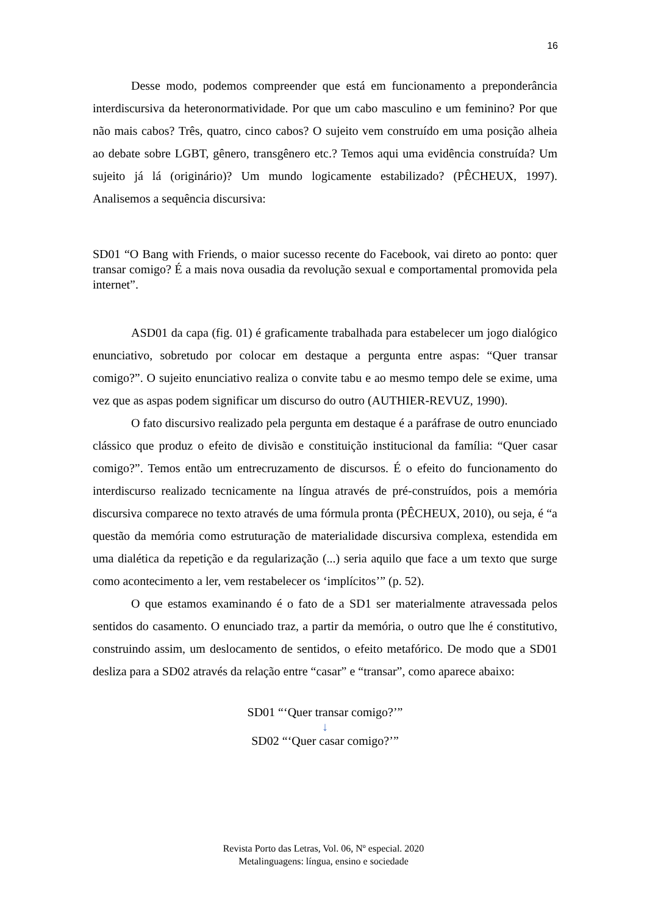16
Desse modo, podemos compreender que está em funcionamento a preponderância interdiscursiva da heteronormatividade. Por que um cabo masculino e um feminino? Por que não mais cabos? Três, quatro, cinco cabos? O sujeito vem construído em uma posição alheia ao debate sobre LGBT, gênero, transgênero etc.? Temos aqui uma evidência construída? Um sujeito já lá (originário)? Um mundo logicamente estabilizado? (PÊCHEUX, 1997). Analisemos a sequência discursiva:
SD01 “O Bang with Friends, o maior sucesso recente do Facebook, vai direto ao ponto: quer transar comigo? É a mais nova ousadia da revolução sexual e comportamental promovida pela internet”.
ASD01 da capa (fig. 01) é graficamente trabalhada para estabelecer um jogo dialógico enunciativo, sobretudo por colocar em destaque a pergunta entre aspas: “Quer transar comigo?”. O sujeito enunciativo realiza o convite tabu e ao mesmo tempo dele se exime, uma vez que as aspas podem significar um discurso do outro (AUTHIER-REVUZ, 1990).
O fato discursivo realizado pela pergunta em destaque é a paráfrase de outro enunciado clássico que produz o efeito de divisão e constituição institucional da família: “Quer casar comigo?”. Temos então um entrecruzamento de discursos. É o efeito do funcionamento do interdiscurso realizado tecnicamente na língua através de pré-construídos, pois a memória discursiva comparece no texto através de uma fórmula pronta (PÊCHEUX, 2010), ou seja, é “a questão da memória como estruturação de materialidade discursiva complexa, estendida em uma dialética da repetição e da regularização (...) seria aquilo que face a um texto que surge como acontecimento a ler, vem restabelecer os ‘implícitos’” (p. 52).
O que estamos examinando é o fato de a SD1 ser materialmente atravessada pelos sentidos do casamento. O enunciado traz, a partir da memória, o outro que lhe é constitutivo, construindo assim, um deslocamento de sentidos, o efeito metafórico. De modo que a SD01 desliza para a SD02 através da relação entre “casar” e “transar”, como aparece abaixo:
SD01 “‘Quer transar comigo?’”
↓
SD02 “‘Quer casar comigo?’”
Revista Porto das Letras, Vol. 06, Nº especial. 2020
Metalinguagens: língua, ensino e sociedade